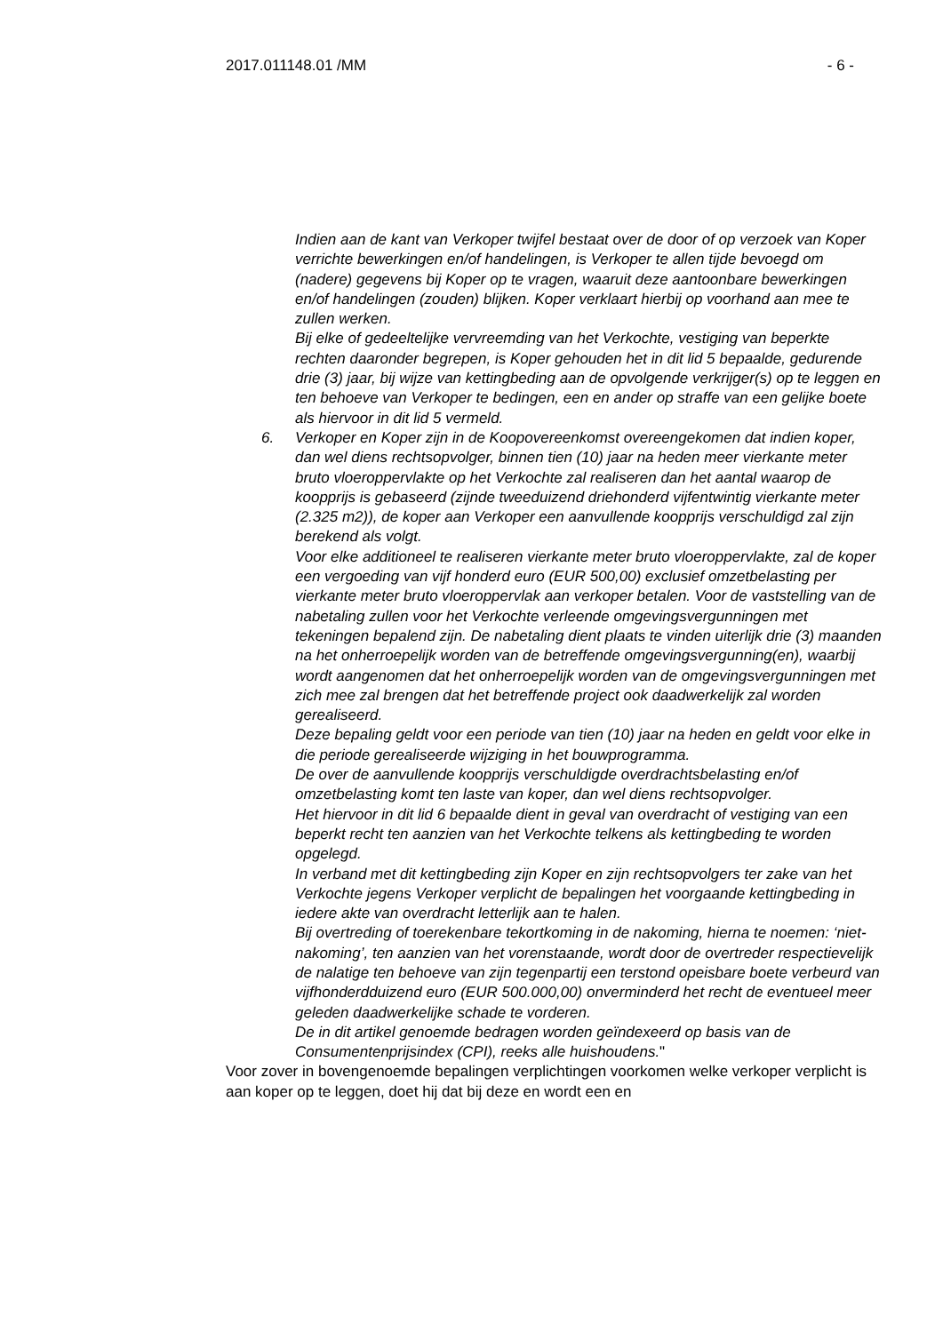2017.011148.01 /MM - 6 -
Indien aan de kant van Verkoper twijfel bestaat over de door of op verzoek van Koper verrichte bewerkingen en/of handelingen, is Verkoper te allen tijde bevoegd om (nadere) gegevens bij Koper op te vragen, waaruit deze aantoonbare bewerkingen en/of handelingen (zouden) blijken. Koper verklaart hierbij op voorhand aan mee te zullen werken.
Bij elke of gedeeltelijke vervreemding van het Verkochte, vestiging van beperkte rechten daaronder begrepen, is Koper gehouden het in dit lid 5 bepaalde, gedurende drie (3) jaar, bij wijze van kettingbeding aan de opvolgende verkrijger(s) op te leggen en ten behoeve van Verkoper te bedingen, een en ander op straffe van een gelijke boete als hiervoor in dit lid 5 vermeld.
6. Verkoper en Koper zijn in de Koopovereenkomst overeengekomen dat indien koper, dan wel diens rechtsopvolger, binnen tien (10) jaar na heden meer vierkante meter bruto vloeroppervlakte op het Verkochte zal realiseren dan het aantal waarop de koopprijs is gebaseerd (zijnde tweeduizend driehonderd vijfentwintig vierkante meter (2.325 m2)), de koper aan Verkoper een aanvullende koopprijs verschuldigd zal zijn berekend als volgt.
Voor elke additioneel te realiseren vierkante meter bruto vloeroppervlakte, zal de koper een vergoeding van vijf honderd euro (EUR 500,00) exclusief omzetbelasting per vierkante meter bruto vloeroppervlak aan verkoper betalen. Voor de vaststelling van de nabetaling zullen voor het Verkochte verleende omgevingsvergunningen met tekeningen bepalend zijn. De nabetaling dient plaats te vinden uiterlijk drie (3) maanden na het onherroepelijk worden van de betreffende omgevingsvergunning(en), waarbij wordt aangenomen dat het onherroepelijk worden van de omgevingsvergunningen met zich mee zal brengen dat het betreffende project ook daadwerkelijk zal worden gerealiseerd.
Deze bepaling geldt voor een periode van tien (10) jaar na heden en geldt voor elke in die periode gerealiseerde wijziging in het bouwprogramma.
De over de aanvullende koopprijs verschuldigde overdrachtsbelasting en/of omzetbelasting komt ten laste van koper, dan wel diens rechtsopvolger.
Het hiervoor in dit lid 6 bepaalde dient in geval van overdracht of vestiging van een beperkt recht ten aanzien van het Verkochte telkens als kettingbeding te worden opgelegd.
In verband met dit kettingbeding zijn Koper en zijn rechtsopvolgers ter zake van het Verkochte jegens Verkoper verplicht de bepalingen het voorgaande kettingbeding in iedere akte van overdracht letterlijk aan te halen.
Bij overtreding of toerekenbare tekortkoming in de nakoming, hierna te noemen: ‘niet-nakoming’, ten aanzien van het vorenstaande, wordt door de overtreder respectievelijk de nalatige ten behoeve van zijn tegenpartij een terstond opeisbare boete verbeurd van vijfhonderdduizend euro (EUR 500.000,00) onverminderd het recht de eventueel meer geleden daadwerkelijke schade te vorderen.
De in dit artikel genoemde bedragen worden geïndexeerd op basis van de Consumentenprijsindex (CPI), reeks alle huishoudens."
Voor zover in bovengenoemde bepalingen verplichtingen voorkomen welke verkoper verplicht is aan koper op te leggen, doet hij dat bij deze en wordt een en